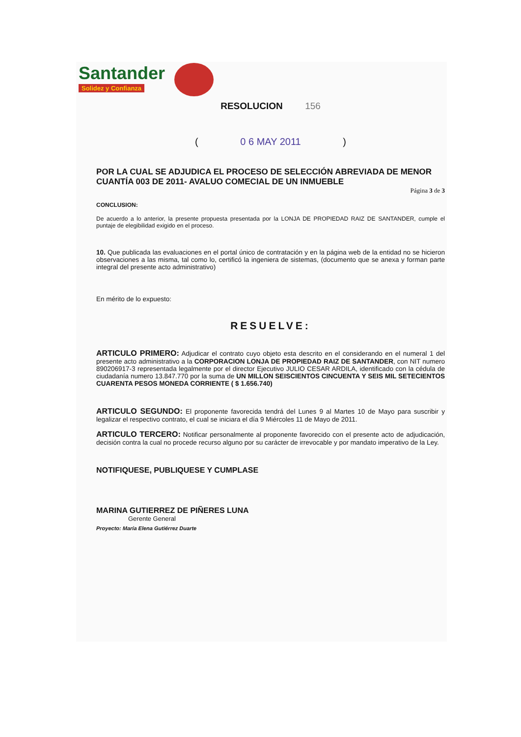Santander
Solidez y Confianza
RESOLUCION 156
( 0 6 MAY 2011 )
POR LA CUAL SE ADJUDICA EL PROCESO DE SELECCIÓN ABREVIADA DE MENOR CUANTÍA 003 DE 2011- AVALUO COMECIAL DE UN INMUEBLE
Página 3 de 3
CONCLUSION:
De acuerdo a lo anterior, la presente propuesta presentada por la LONJA DE PROPIEDAD RAIZ DE SANTANDER, cumple el puntaje de elegibilidad exigido en el proceso.
10. Que publicada las evaluaciones en el portal único de contratación y en la página web de la entidad no se hicieron observaciones a las misma, tal como lo, certificó la ingeniera de sistemas, (documento que se anexa y forman parte integral del presente acto administrativo)
En mérito de lo expuesto:
RESUELVE:
ARTICULO PRIMERO: Adjudicar el contrato cuyo objeto esta descrito en el considerando en el numeral 1 del presente acto administrativo a la CORPORACION LONJA DE PROPIEDAD RAIZ DE SANTANDER, con NIT numero 890206917-3 representada legalmente por el director Ejecutivo JULIO CESAR ARDILA, identificado con la cédula de ciudadanía numero 13.847.770 por la suma de UN MILLON SEISCIENTOS CINCUENTA Y SEIS MIL SETECIENTOS CUARENTA PESOS MONEDA CORRIENTE ( $ 1.656.740)
ARTICULO SEGUNDO: El proponente favorecida tendrá del Lunes 9 al Martes 10 de Mayo para suscribir y legalizar el respectivo contrato, el cual se iniciara el día 9 Miércoles 11 de Mayo de 2011.
ARTICULO TERCERO: Notificar personalmente al proponente favorecido con el presente acto de adjudicación, decisión contra la cual no procede recurso alguno por su carácter de irrevocable y por mandato imperativo de la Ley.
NOTIFIQUESE, PUBLIQUESE Y CUMPLASE
MARINA GUTIERREZ DE PIÑERES LUNA
Gerente General
Proyecto: María Elena Gutiérrez Duarte